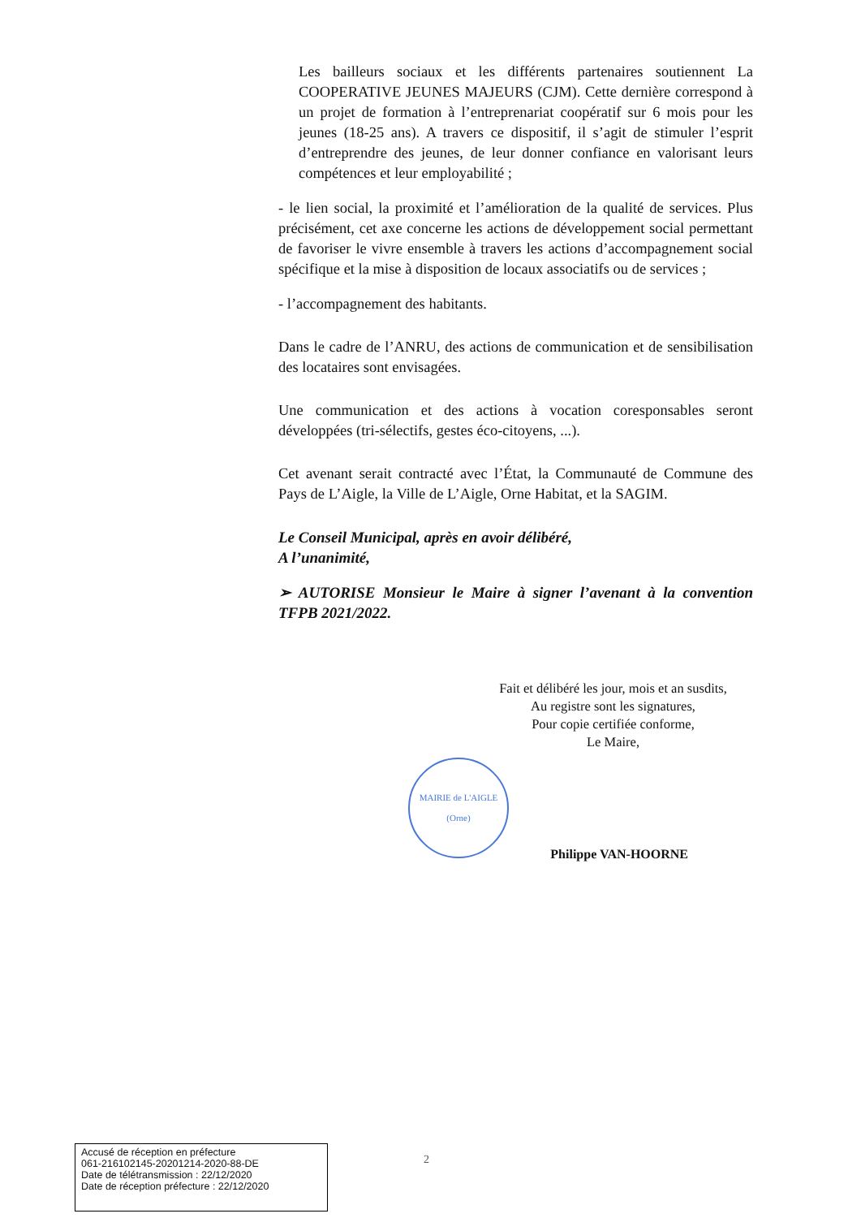Les bailleurs sociaux et les différents partenaires soutiennent La COOPERATIVE JEUNES MAJEURS (CJM). Cette dernière correspond à un projet de formation à l’entreprenariat coopératif sur 6 mois pour les jeunes (18-25 ans). A travers ce dispositif, il s’agit de stimuler l’esprit d’entreprendre des jeunes, de leur donner confiance en valorisant leurs compétences et leur employabilité ;
- le lien social, la proximité et l’amélioration de la qualité de services. Plus précisément, cet axe concerne les actions de développement social permettant de favoriser le vivre ensemble à travers les actions d’accompagnement social spécifique et la mise à disposition de locaux associatifs ou de services ;
- l’accompagnement des habitants.
Dans le cadre de l’ANRU, des actions de communication et de sensibilisation des locataires sont envisagées.
Une communication et des actions à vocation coresponsables seront développées (tri-sélectifs, gestes éco-citoyens, ...).
Cet avenant serait contracté avec l’État, la Communauté de Commune des Pays de L’Aigle, la Ville de L’Aigle, Orne Habitat, et la SAGIM.
Le Conseil Municipal, après en avoir délibéré,
A l’unanimité,
➢ AUTORISE Monsieur le Maire à signer l’avenant à la convention TFPB 2021/2022.
Fait et délibéré les jour, mois et an susdits,
Au registre sont les signatures,
Pour copie certifiée conforme,
Le Maire,
MAIRIE de L'AIGLE
(Orne)
Philippe VAN-HOORNE
2
Accusé de réception en préfecture
061-216102145-20201214-2020-88-DE
Date de télétransmission : 22/12/2020
Date de réception préfecture : 22/12/2020